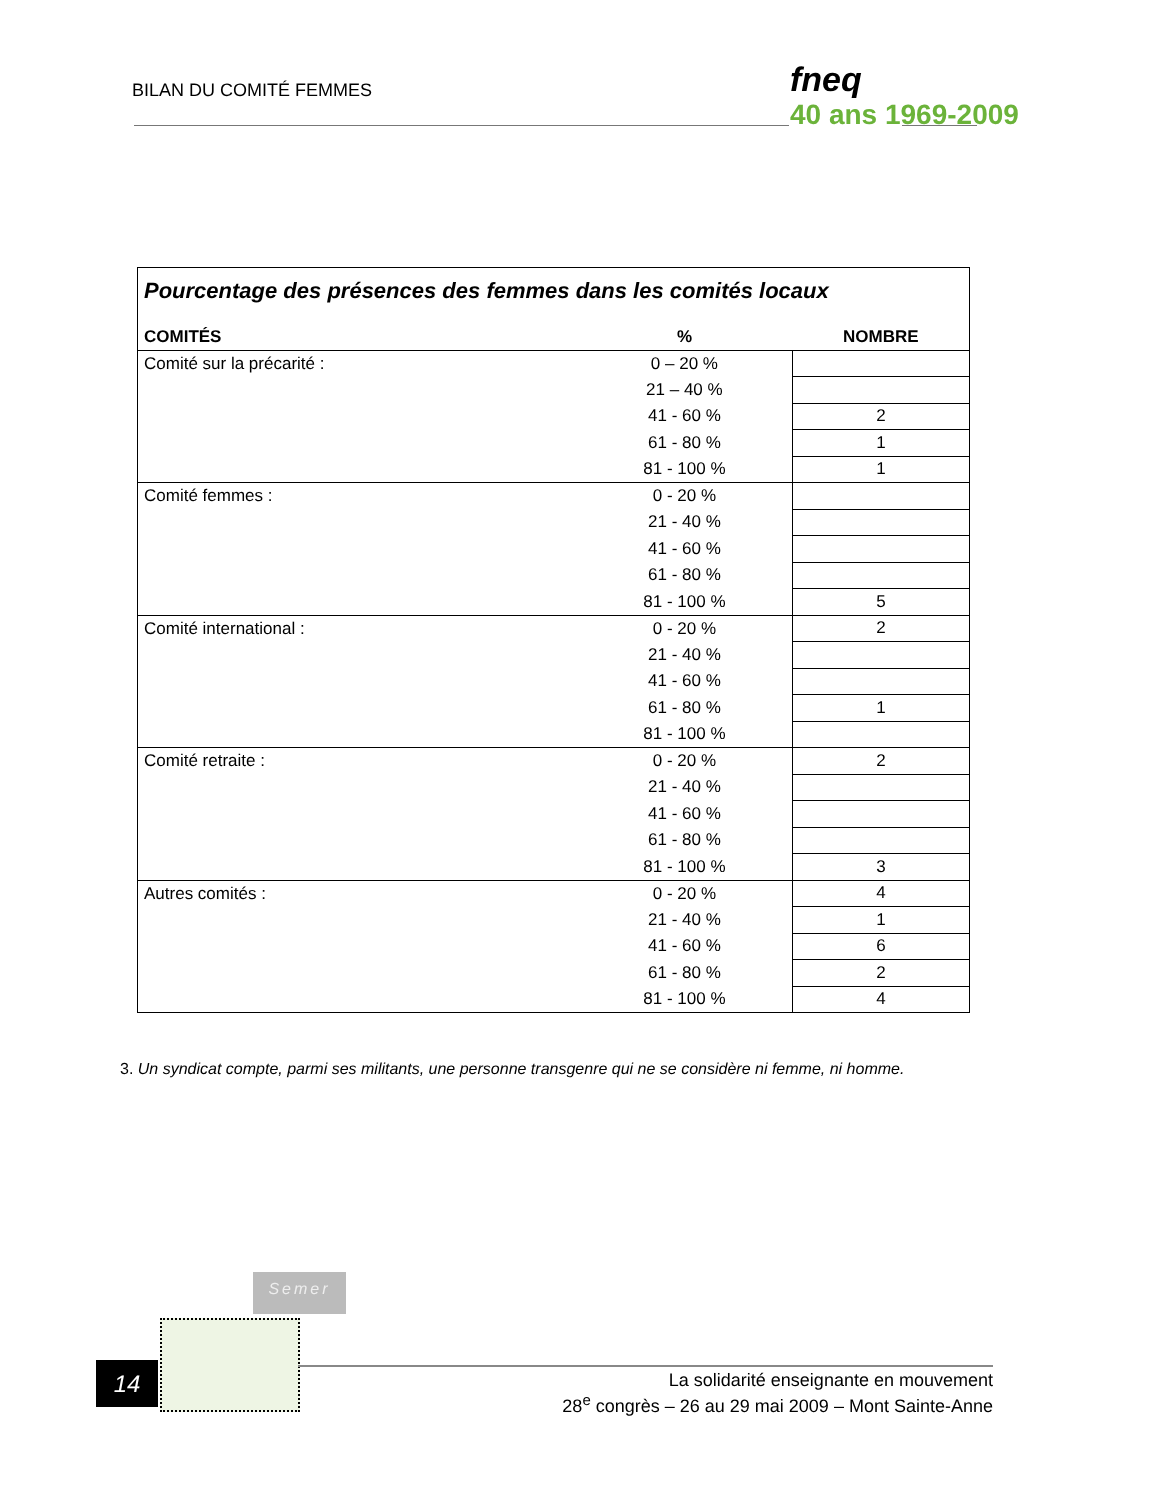BILAN DU COMITÉ FEMMES fneq
40 ans 1969-2009
| Pourcentage des présences des femmes dans les comités locaux | | |
| --- | --- | --- |
| COMITÉS | % | NOMBRE |
| Comité sur la précarité : | 0 – 20 % | |
| | 21 – 40 % | |
| | 41 - 60 % | 2 |
| | 61 - 80 % | 1 |
| | 81 - 100 % | 1 |
| Comité femmes : | 0 - 20 % | |
| | 21 - 40 % | |
| | 41 - 60 % | |
| | 61 - 80 % | |
| | 81 - 100 % | 5 |
| Comité international : | 0 - 20 % | 2 |
| | 21 - 40 % | |
| | 41 - 60 % | |
| | 61 - 80 % | 1 |
| | 81 - 100 % | |
| Comité retraite : | 0 - 20 % | 2 |
| | 21 - 40 % | |
| | 41 - 60 % | |
| | 61 - 80 % | |
| | 81 - 100 % | 3 |
| Autres comités : | 0 - 20 % | 4 |
| | 21 - 40 % | 1 |
| | 41 - 60 % | 6 |
| | 61 - 80 % | 2 |
| | 81 - 100 % | 4 |
3. Un syndicat compte, parmi ses militants, une personne transgenre qui ne se considère ni femme, ni homme.
Semer
14
La solidarité enseignante en mouvement
28<sup>e</sup> congrès – 26 au 29 mai 2009 – Mont Sainte-Anne